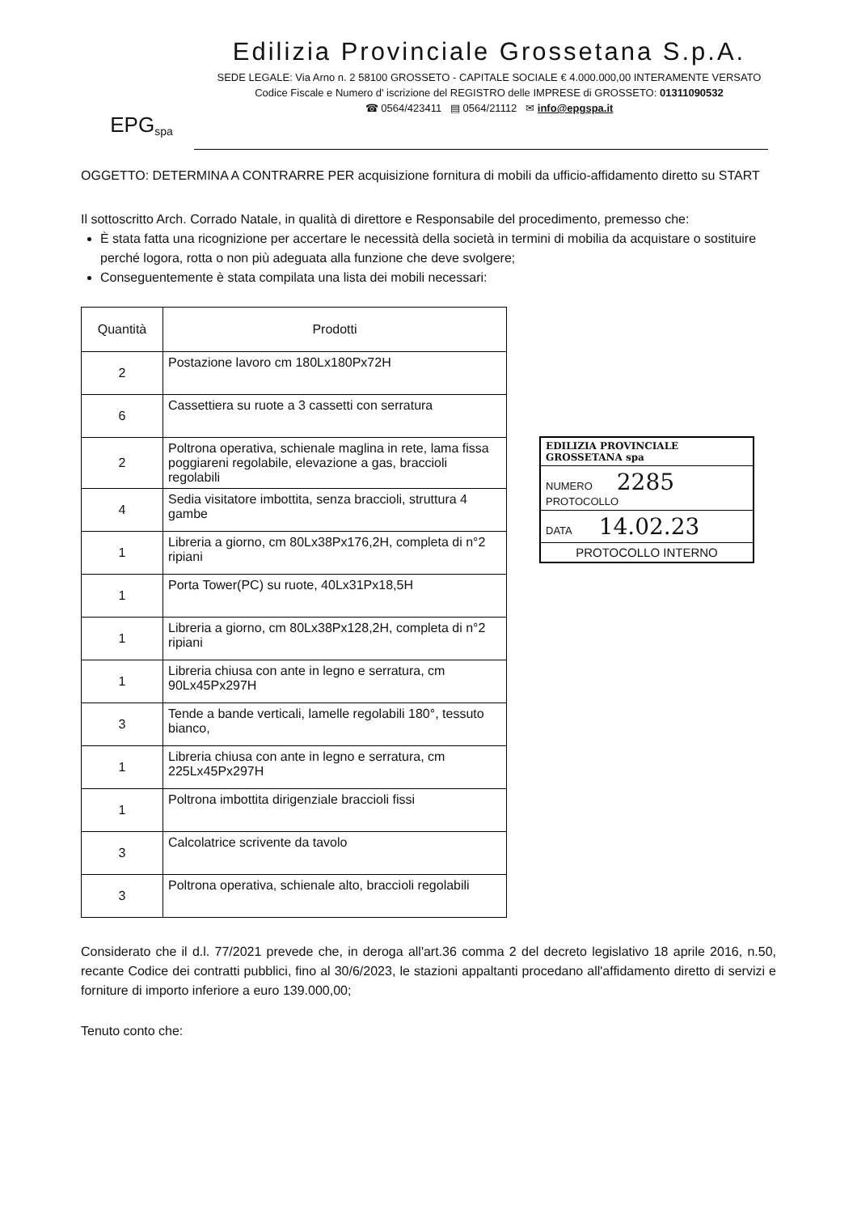EPG<sup>spa</sup>
Edilizia Provinciale Grossetana S.p.A.
SEDE LEGALE: Via Arno n. 2 58100 GROSSETO - CAPITALE SOCIALE € 4.000.000,00 INTERAMENTE VERSATO
Codice Fiscale e Numero d' iscrizione del REGISTRO delle IMPRESE di GROSSETO: 01311090532
☎ 0564/423411 ▤ 0564/21112 ✉ info@epgspa.it
OGGETTO: DETERMINA A CONTRARRE PER acquisizione fornitura di mobili da ufficio-affidamento diretto su START
Il sottoscritto Arch. Corrado Natale, in qualità di direttore e Responsabile del procedimento, premesso che:
È stata fatta una ricognizione per accertare le necessità della società in termini di mobilia da acquistare o sostituire perché logora, rotta o non più adeguata alla funzione che deve svolgere;
Conseguentemente è stata compilata una lista dei mobili necessari:
| Quantità | Prodotti |
| --- | --- |
| 2 | Postazione lavoro cm 180Lx180Px72H |
| 6 | Cassettiera su ruote a 3 cassetti con serratura |
| 2 | Poltrona operativa, schienale maglina in rete, lama fissa poggiareni regolabile, elevazione a gas, braccioli regolabili |
| 4 | Sedia visitatore imbottita, senza braccioli, struttura 4 gambe |
| 1 | Libreria a giorno, cm 80Lx38Px176,2H, completa di n°2 ripiani |
| 1 | Porta Tower(PC) su ruote, 40Lx31Px18,5H |
| 1 | Libreria a giorno, cm 80Lx38Px128,2H, completa di n°2 ripiani |
| 1 | Libreria chiusa con ante in legno e serratura, cm 90Lx45Px297H |
| 3 | Tende a bande verticali, lamelle regolabili 180°, tessuto bianco, |
| 1 | Libreria chiusa con ante in legno e serratura, cm 225Lx45Px297H |
| 1 | Poltrona imbottita dirigenziale braccioli fissi |
| 3 | Calcolatrice scrivente da tavolo |
| 3 | Poltrona operativa, schienale alto, braccioli regolabili |
EDILIZIA PROVINCIALE GROSSETANA spa
NUMERO 2285
PROTOCOLLO
DATA 14.02.23
PROTOCOLLO INTERNO
Considerato che il d.l. 77/2021 prevede che, in deroga all'art.36 comma 2 del decreto legislativo 18 aprile 2016, n.50, recante Codice dei contratti pubblici, fino al 30/6/2023, le stazioni appaltanti procedano all'affidamento diretto di servizi e forniture di importo inferiore a euro 139.000,00;
Tenuto conto che: